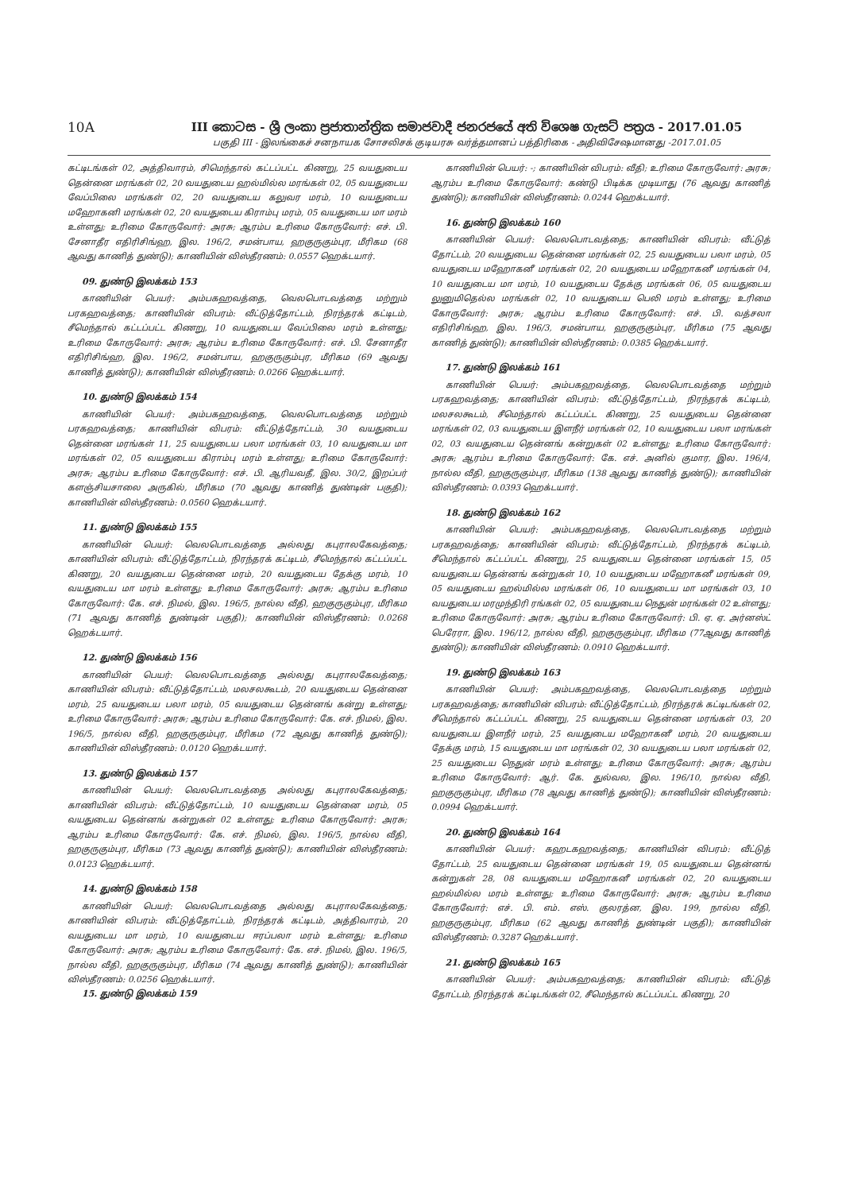10A III කොටස - ශ්‍රී ලංකා ප්‍රජාතාන්ත්‍රික සමාජවාදී ජනරජයේ අති විශෙෂ ගැසට් පත්‍රය - 2017.01.05
பகுதி III - இலங்கைச் சனநாயக சோசலிசக் குடியரசு வர்த்தமானப் பத்திரிகை - அதிவிசேஷமானது -2017.01.05
கட்டிடங்கள் 02, அத்திவாரம், சிமெந்தால் கட்டப்பட்ட கிணறு, 25 வயதுடைய தென்னை மரங்கள் 02, 20 வயதுடைய ஹல்மில்ல மரங்கள் 02, 05 வயதுடைய வேப்பிலை மரங்கள் 02, 20 வயதுடைய கலுவர மரம், 10 வயதுடைய மஹோகனி மரங்கள் 02, 20 வயதுடைய கிராம்பு மரம், 05 வயதுடைய மா மரம் உள்ளது; உரிமை கோருவோர்: அரசு; ஆரம்ப உரிமை கோருவோர்: எச். பி. சேனாதீர எதிரிசிங்ஹ, இல. 196/2, சமன்பாய, ஹகுருகும்புர, மீரிகம (68 ஆவது காணித் துண்டு); காணியின் விஸ்தீரணம்: 0.0557 ஹெக்டயார்.
09. துண்டு இலக்கம் 153
காணியின் பெயர்: அம்பகஹவத்தை, வெலபொடவத்தை மற்றும் பரகஹவத்தை; காணியின் விபரம்: வீட்டுத்தோட்டம், நிரந்தரக் கட்டிடம், சீமெந்தால் கட்டப்பட்ட கிணறு, 10 வயதுடைய வேப்பிலை மரம் உள்ளது; உரிமை கோருவோர்: அரசு; ஆரம்ப உரிமை கோருவோர்: எச். பி. சேனாதீர எதிரிசிங்ஹ, இல. 196/2, சமன்பாய, ஹகுருகும்புர, மீரிகம (69 ஆவது காணித் துண்டு); காணியின் விஸ்தீரணம்: 0.0266 ஹெக்டயார்.
10. துண்டு இலக்கம் 154
காணியின் பெயர்: அம்பகஹவத்தை, வெலபொடவத்தை மற்றும் பரகஹவத்தை; காணியின் விபரம்: வீட்டுத்தோட்டம், 30 வயதுடைய தென்னை மரங்கள் 11, 25 வயதுடைய பலா மரங்கள் 03, 10 வயதுடைய மா மரங்கள் 02, 05 வயதுடைய கிராம்பு மரம் உள்ளது; உரிமை கோருவோர்: அரசு; ஆரம்ப உரிமை கோருவோர்: எச். பி. ஆரியவதீ, இல. 30/2, இறப்பர் களஞ்சியசாலை அருகில், மீரிகம (70 ஆவது காணித் துண்டின் பகுதி); காணியின் விஸ்தீரணம்: 0.0560 ஹெக்டயார்.
11. துண்டு இலக்கம் 155
காணியின் பெயர்: வெலபொடவத்தை அல்லது கபுராலகேவத்தை; காணியின் விபரம்: வீட்டுத்தோட்டம், நிரந்தரக் கட்டிடம், சீமெந்தால் கட்டப்பட்ட கிணறு, 20 வயதுடைய தென்னை மரம், 20 வயதுடைய தேக்கு மரம், 10 வயதுடைய மா மரம் உள்ளது; உரிமை கோருவோர்: அரசு; ஆரம்ப உரிமை கோருவோர்: கே. எச். நிமல், இல. 196/5, நால்ல வீதி, ஹகுருகும்புர, மீரிகம (71 ஆவது காணித் துண்டின் பகுதி); காணியின் விஸ்தீரணம்: 0.0268 ஹெக்டயார்.
12. துண்டு இலக்கம் 156
காணியின் பெயர்: வெலபொடவத்தை அல்லது கபுராலகேவத்தை; காணியின் விபரம்: வீட்டுத்தோட்டம், மலசலகூடம், 20 வயதுடைய தென்னை மரம், 25 வயதுடைய பலா மரம், 05 வயதுடைய தென்னங் கன்று உள்ளது; உரிமை கோருவோர்: அரசு; ஆரம்ப உரிமை கோருவோர்: கே. எச். நிமல், இல. 196/5, நால்ல வீதி, ஹகுருகும்புர, மீரிகம (72 ஆவது காணித் துண்டு); காணியின் விஸ்தீரணம்: 0.0120 ஹெக்டயார்.
13. துண்டு இலக்கம் 157
காணியின் பெயர்: வெலபொடவத்தை அல்லது கபுராலகேவத்தை; காணியின் விபரம்: வீட்டுத்தோட்டம், 10 வயதுடைய தென்னை மரம், 05 வயதுடைய தென்னங் கன்றுகள் 02 உள்ளது; உரிமை கோருவோர்: அரசு; ஆரம்ப உரிமை கோருவோர்: கே. எச். நிமல், இல. 196/5, நால்ல வீதி, ஹகுருகும்புர, மீரிகம (73 ஆவது காணித் துண்டு); காணியின் விஸ்தீரணம்: 0.0123 ஹெக்டயார்.
14. துண்டு இலக்கம் 158
காணியின் பெயர்: வெலபொடவத்தை அல்லது கபுராலகேவத்தை; காணியின் விபரம்: வீட்டுத்தோட்டம், நிரந்தரக் கட்டிடம், அத்திவாரம், 20 வயதுடைய மா மரம், 10 வயதுடைய ஈரப்பலா மரம் உள்ளது; உரிமை கோருவோர்: அரசு; ஆரம்ப உரிமை கோருவோர்: கே. எச். நிமல், இல. 196/5, நால்ல வீதி, ஹகுருகும்புர, மீரிகம (74 ஆவது காணித் துண்டு); காணியின் விஸ்தீரணம்: 0.0256 ஹெக்டயார்.
15. துண்டு இலக்கம் 159
காணியின் பெயர்: -; காணியின் விபரம்: வீதி; உரிமை கோருவோர்: அரசு; ஆரம்ப உரிமை கோருவோர்: கண்டு பிடிக்க முடியாது (76 ஆவது காணித் துண்டு); காணியின் விஸ்தீரணம்: 0.0244 ஹெக்டயார்.
16. துண்டு இலக்கம் 160
காணியின் பெயர்: வெலபொடவத்தை; காணியின் விபரம்: வீட்டுத் தோட்டம், 20 வயதுடைய தென்னை மரங்கள் 02, 25 வயதுடைய பலா மரம், 05 வயதுடைய மஹோகனீ மரங்கள் 02, 20 வயதுடைய மஹோகனீ மரங்கள் 04, 10 வயதுடைய மா மரம், 10 வயதுடைய தேக்கு மரங்கள் 06, 05 வயதுடைய லுனுமிதெல்ல மரங்கள் 02, 10 வயதுடைய பெலி மரம் உள்ளது; உரிமை கோருவோர்: அரசு; ஆரம்ப உரிமை கோருவோர்: எச். பி. வத்சலா எதிரிசிங்ஹ, இல. 196/3, சமன்பாய, ஹகுருகும்புர, மீரிகம (75 ஆவது காணித் துண்டு); காணியின் விஸ்தீரணம்: 0.0385 ஹெக்டயார்.
17. துண்டு இலக்கம் 161
காணியின் பெயர்: அம்பகஹவத்தை, வெலபொடவத்தை மற்றும் பரகஹவத்தை; காணியின் விபரம்: வீட்டுத்தோட்டம், நிரந்தரக் கட்டிடம், மலசலகூடம், சீமெந்தால் கட்டப்பட்ட கிணறு, 25 வயதுடைய தென்னை மரங்கள் 02, 03 வயதுடைய இளநீர் மரங்கள் 02, 10 வயதுடைய பலா மரங்கள் 02, 03 வயதுடைய தென்னங் கன்றுகள் 02 உள்ளது; உரிமை கோருவோர்: அரசு; ஆரம்ப உரிமை கோருவோர்: கே. எச். அனில் குமார, இல. 196/4, நால்ல வீதி, ஹகுருகும்புர, மீரிகம (138 ஆவது காணித் துண்டு); காணியின் விஸ்தீரணம்: 0.0393 ஹெக்டயார்.
18. துண்டு இலக்கம் 162
காணியின் பெயர்: அம்பகஹவத்தை, வெலபொடவத்தை மற்றும் பரகஹவத்தை; காணியின் விபரம்: வீட்டுத்தோட்டம், நிரந்தரக் கட்டிடம், சீமெந்தால் கட்டப்பட்ட கிணறு, 25 வயதுடைய தென்னை மரங்கள் 15, 05 வயதுடைய தென்னங் கன்றுகள் 10, 10 வயதுடைய மஹோகனீ மரங்கள் 09, 05 வயதுடைய ஹல்மில்ல மரங்கள் 06, 10 வயதுடைய மா மரங்கள் 03, 10 வயதுடைய மரமுந்திரி ரங்கள் 02, 05 வயதுடைய நெதுன் மரங்கள் 02 உள்ளது; உரிமை கோருவோர்: அரசு; ஆரம்ப உரிமை கோருவோர்: பி. ஏ. ஏ. அர்னஸ்ட் பெரேரா, இல. 196/12, நால்ல வீதி, ஹகுருகும்புர, மீரிகம (77ஆவது காணித் துண்டு); காணியின் விஸ்தீரணம்: 0.0910 ஹெக்டயார்.
19. துண்டு இலக்கம் 163
காணியின் பெயர்: அம்பகஹவத்தை, வெலபொடவத்தை மற்றும் பரகஹவத்தை; காணியின் விபரம்: வீட்டுத்தோட்டம், நிரந்தரக் கட்டிடங்கள் 02, சீமெந்தால் கட்டப்பட்ட கிணறு, 25 வயதுடைய தென்னை மரங்கள் 03, 20 வயதுடைய இளநீர் மரம், 25 வயதுடைய மஹோகனீ மரம், 20 வயதுடைய தேக்கு மரம், 15 வயதுடைய மா மரங்கள் 02, 30 வயதுடைய பலா மரங்கள் 02, 25 வயதுடைய நெதுன் மரம் உள்ளது; உரிமை கோருவோர்: அரசு; ஆரம்ப உரிமை கோருவோர்: ஆர். கே. துல்வல, இல. 196/10, நால்ல வீதி, ஹகுருகும்புர, மீரிகம (78 ஆவது காணித் துண்டு); காணியின் விஸ்தீரணம்: 0.0994 ஹெக்டயார்.
20. துண்டு இலக்கம் 164
காணியின் பெயர்: கஹடகஹவத்தை; காணியின் விபரம்: வீட்டுத் தோட்டம், 25 வயதுடைய தென்னை மரங்கள் 19, 05 வயதுடைய தென்னங் கன்றுகள் 28, 08 வயதுடைய மஹோகனீ மரங்கள் 02, 20 வயதுடைய ஹல்மில்ல மரம் உள்ளது; உரிமை கோருவோர்: அரசு; ஆரம்ப உரிமை கோருவோர்: எச். பி. எம். எஸ். குலரத்ன, இல. 199, நால்ல வீதி, ஹகுருகும்புர, மீரிகம (62 ஆவது காணித் துண்டின் பகுதி); காணியின் விஸ்தீரணம்: 0.3287 ஹெக்டயார்.
21. துண்டு இலக்கம் 165
காணியின் பெயர்: அம்பகஹவத்தை; காணியின் விபரம்: வீட்டுத் தோட்டம், நிரந்தரக் கட்டிடங்கள் 02, சீமெந்தால் கட்டப்பட்ட கிணறு, 20